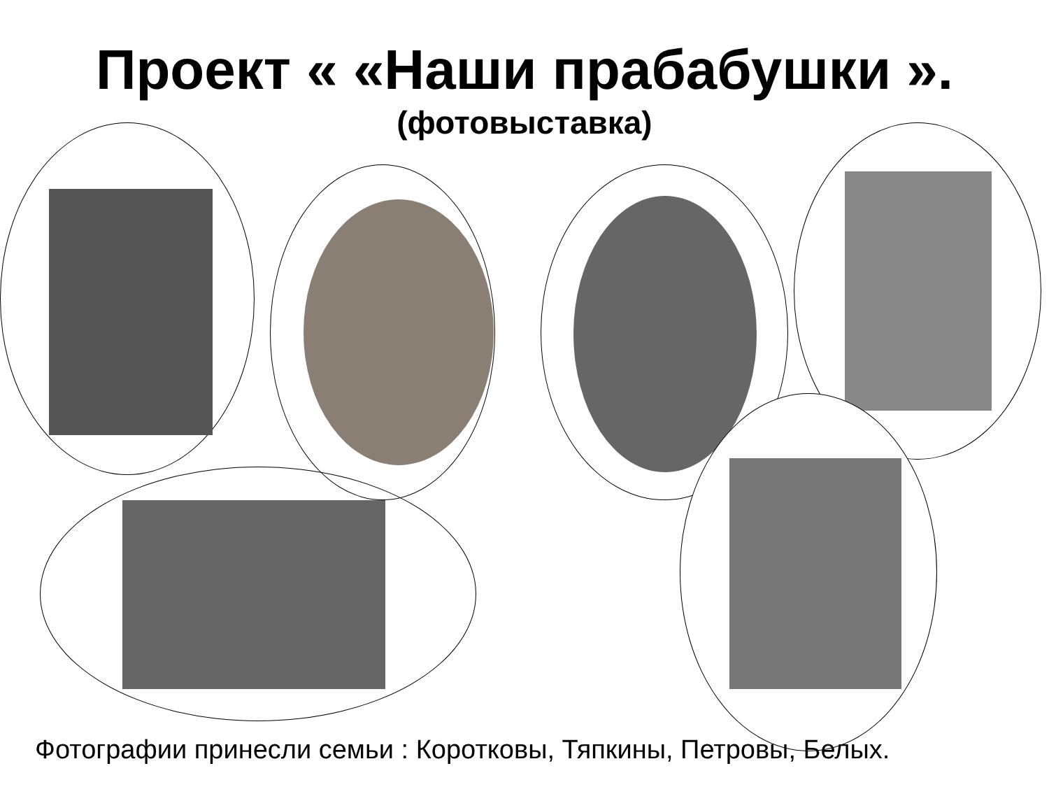Проект « «Наши прабабушки ».
(фотовыставка)
Фотографии принесли семьи : Коротковы, Тяпкины, Петровы, Белых.